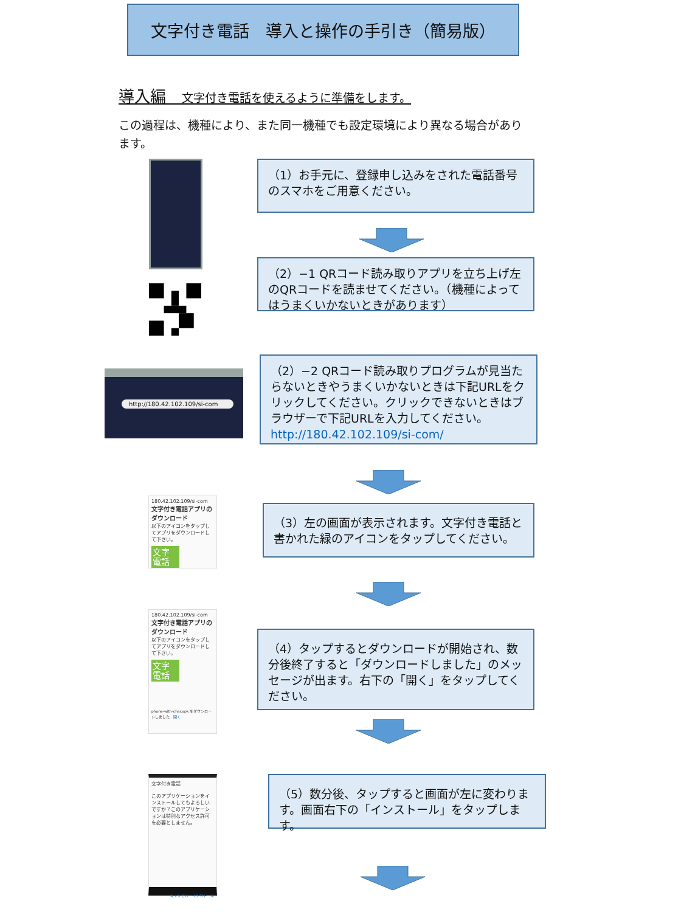文字付き電話　導入と操作の手引き（簡易版）
導入編　文字付き電話を使えるように準備をします。
この過程は、機種により、また同一機種でも設定環境により異なる場合があります。
（1）お手元に、登録申し込みをされた電話番号のスマホをご用意ください。
（2）−1 QRコード読み取りアプリを立ち上げ左のQRコードを読ませてください。（機種によってはうまくいかないときがあります）
http://180.42.102.109/si-com
（2）−2 QRコード読み取りプログラムが見当たらないときやうまくいかないときは下記URLをクリックしてください。クリックできないときはブラウザーで下記URLを入力してください。
http://180.42.102.109/si-com/
180.42.102.109/si-com
文字付き電話アプリのダウンロード
以下のアイコンをタップしてアプリをダウンロードして下さい。
文字
電話
（3）左の画面が表示されます。文字付き電話と書かれた緑のアイコンをタップしてください。
180.42.102.109/si-com
文字付き電話アプリのダウンロード
以下のアイコンをタップしてアプリをダウンロードして下さい。
文字
電話
phone-with-char.apk をダウンロードしました　開く
（4）タップするとダウンロードが開始され、数分後終了すると「ダウンロードしました」のメッセージが出ます。右下の「開く」をタップしてください。
文字付き電話
このアプリケーションをインストールしてもよろしいですか？このアプリケーションは特別なアクセス許可を必要としません。
キャンセル　インストール
（5）数分後、タップすると画面が左に変わります。画面右下の「インストール」をタップします。